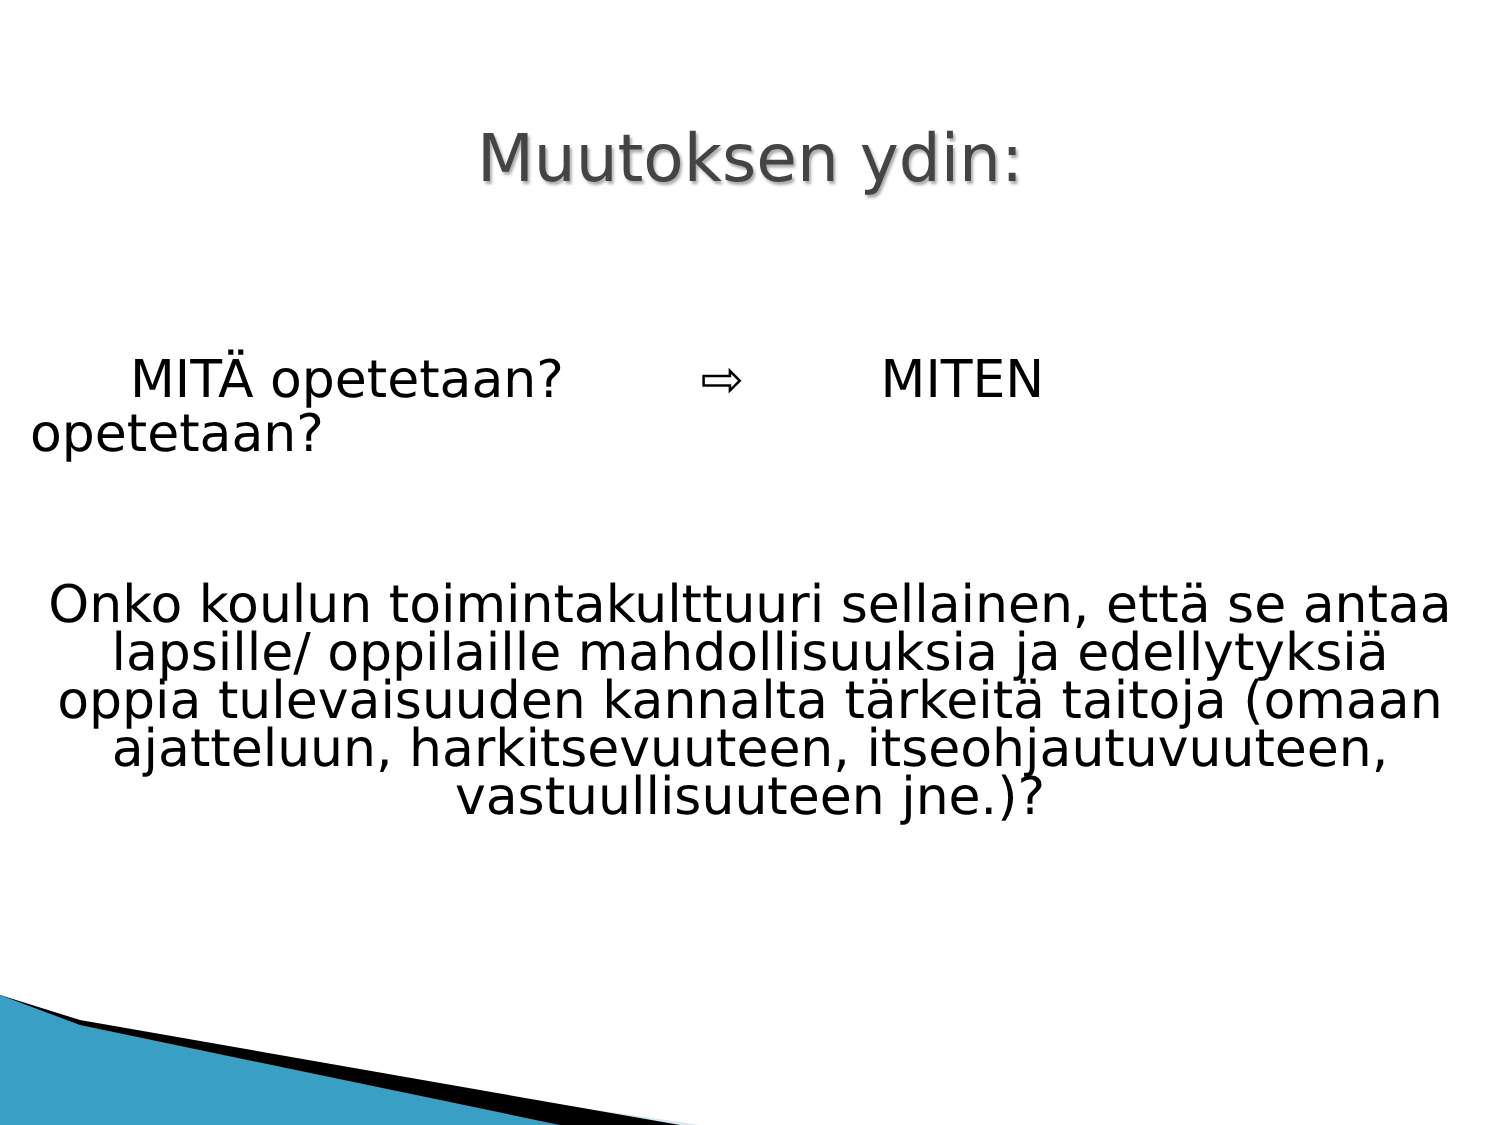Muutoksen ydin:
MITÄ opetetaan? ⇨ MITEN
opetetaan?
Onko koulun toimintakulttuuri sellainen, että se antaa lapsille/ oppilaille mahdollisuuksia ja edellytyksiä oppia tulevaisuuden kannalta tärkeitä taitoja (omaan ajatteluun, harkitsevuuteen, itseohjautuvuuteen, vastuullisuuteen jne.)?